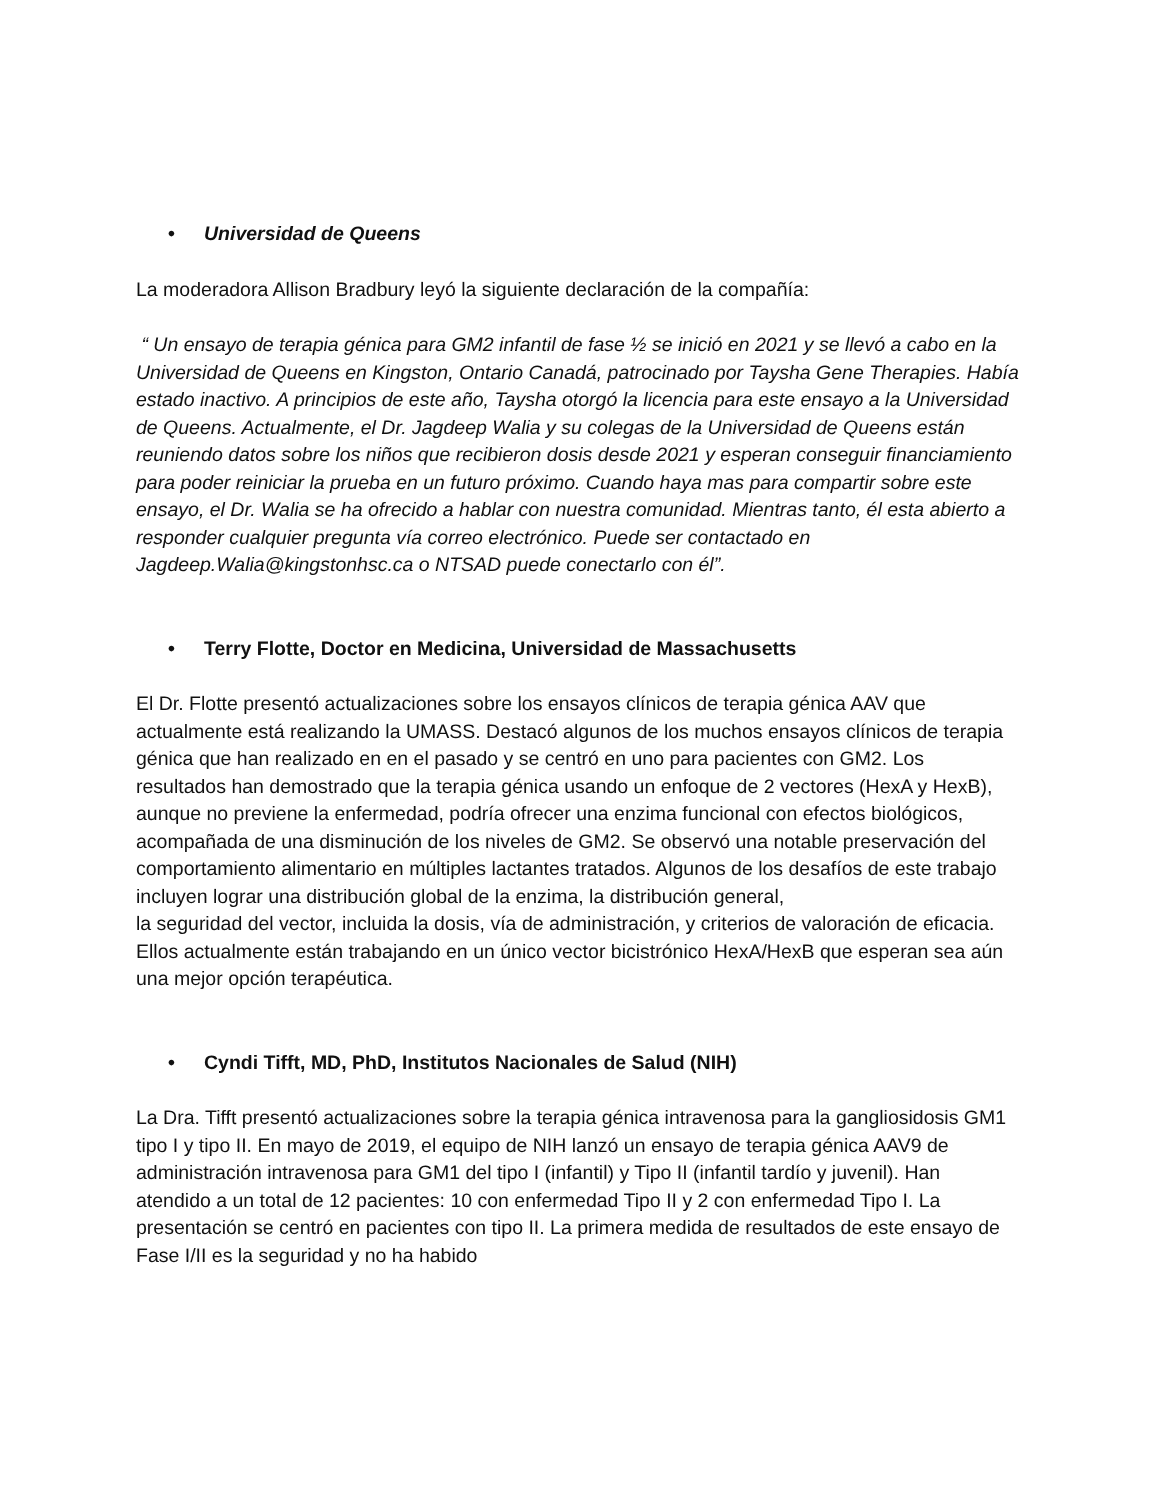• Universidad de Queens
La moderadora Allison Bradbury leyó la siguiente declaración de la compañía:
“ Un ensayo de terapia génica para GM2 infantil de fase ½ se inició en 2021 y se llevó a cabo en la Universidad de Queens en Kingston, Ontario Canadá, patrocinado por Taysha Gene Therapies. Había estado inactivo. A principios de este año, Taysha otorgó la licencia para este ensayo a la Universidad de Queens. Actualmente, el Dr. Jagdeep Walia y su colegas de la Universidad de Queens están reuniendo datos sobre los niños que recibieron dosis desde 2021 y esperan conseguir financiamiento para poder reiniciar la prueba en un futuro próximo. Cuando haya mas para compartir sobre este ensayo, el Dr. Walia se ha ofrecido a hablar con nuestra comunidad. Mientras tanto, él esta abierto a responder cualquier pregunta vía correo electrónico. Puede ser contactado en Jagdeep.Walia@kingstonhsc.ca o NTSAD puede conectarlo con él”.
• Terry Flotte, Doctor en Medicina, Universidad de Massachusetts
El Dr. Flotte presentó actualizaciones sobre los ensayos clínicos de terapia génica AAV que actualmente está realizando la UMASS. Destacó algunos de los muchos ensayos clínicos de terapia génica que han realizado en en el pasado y se centró en uno para pacientes con GM2. Los resultados han demostrado que la terapia génica usando un enfoque de 2 vectores (HexA y HexB), aunque no previene la enfermedad, podría ofrecer una enzima funcional con efectos biológicos, acompañada de una disminución de los niveles de GM2. Se observó una notable preservación del comportamiento alimentario en múltiples lactantes tratados. Algunos de los desafíos de este trabajo incluyen lograr una distribución global de la enzima, la distribución general,
la seguridad del vector, incluida la dosis, vía de administración, y criterios de valoración de eficacia. Ellos actualmente están trabajando en un único vector bicistrónico HexA/HexB que esperan sea aún una mejor opción terapéutica.
• Cyndi Tifft, MD, PhD, Institutos Nacionales de Salud (NIH)
La Dra. Tifft presentó actualizaciones sobre la terapia génica intravenosa para la gangliosidosis GM1 tipo I y tipo II. En mayo de 2019, el equipo de NIH lanzó un ensayo de terapia génica AAV9 de administración intravenosa para GM1 del tipo I (infantil) y Tipo II (infantil tardío y juvenil). Han atendido a un total de 12 pacientes: 10 con enfermedad Tipo II y 2 con enfermedad Tipo I. La presentación se centró en pacientes con tipo II. La primera medida de resultados de este ensayo de Fase I/II es la seguridad y no ha habido